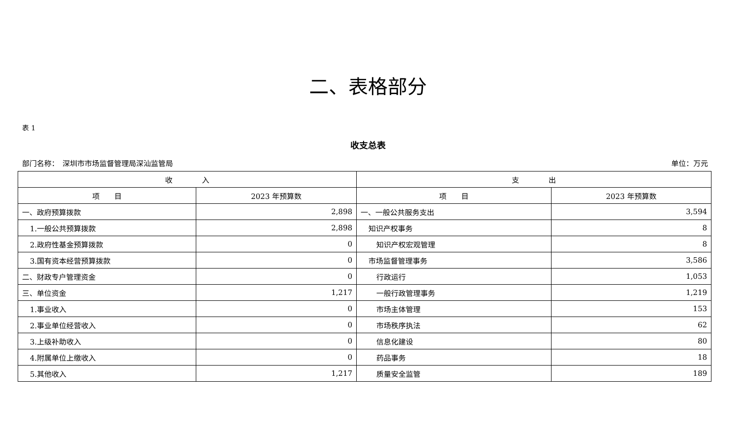二、表格部分
表 1
收支总表
部门名称：　深圳市市场监督管理局深汕监管局 单位：万元
| 收 入 | | 支 出 | |
| --- | --- | --- | --- |
| 项 目 | 2023 年预算数 | 项 目 | 2023 年预算数 |
| 一、政府预算拨款 | 2,898 | 一、一般公共服务支出 | 3,594 |
| 1.一般公共预算拨款 | 2,898 | 知识产权事务 | 8 |
| 2.政府性基金预算拨款 | 0 | 知识产权宏观管理 | 8 |
| 3.国有资本经营预算拨款 | 0 | 市场监督管理事务 | 3,586 |
| 二、财政专户管理资金 | 0 | 行政运行 | 1,053 |
| 三、单位资金 | 1,217 | 一般行政管理事务 | 1,219 |
| 1.事业收入 | 0 | 市场主体管理 | 153 |
| 2.事业单位经营收入 | 0 | 市场秩序执法 | 62 |
| 3.上级补助收入 | 0 | 信息化建设 | 80 |
| 4.附属单位上缴收入 | 0 | 药品事务 | 18 |
| 5.其他收入 | 1,217 | 质量安全监管 | 189 |